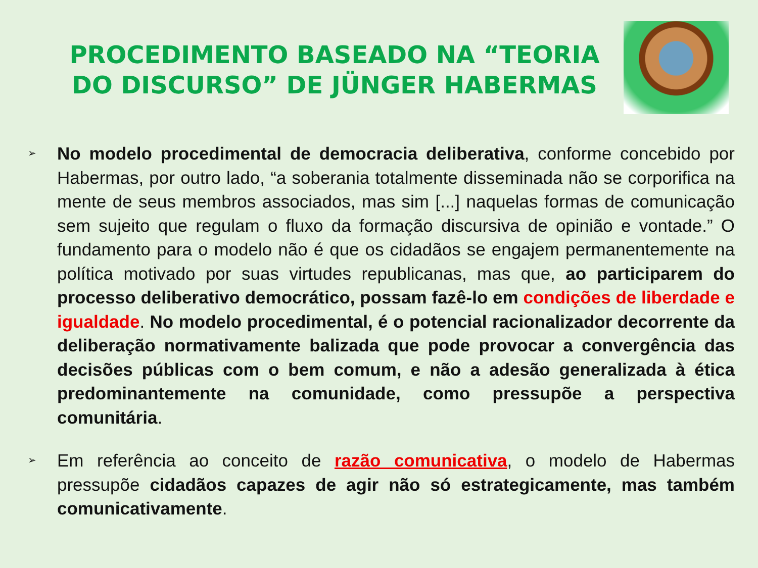PROCEDIMENTO BASEADO NA “TEORIA DO DISCURSO” DE JÜNGER HABERMAS
➢
No modelo procedimental de democracia deliberativa, conforme concebido por Habermas, por outro lado, “a soberania totalmente disseminada não se corporifica na mente de seus membros associados, mas sim [...] naquelas formas de comunicação sem sujeito que regulam o fluxo da formação discursiva de opinião e vontade.” O fundamento para o modelo não é que os cidadãos se engajem permanentemente na política motivado por suas virtudes republicanas, mas que, ao participarem do processo deliberativo democrático, possam fazê-lo em condições de liberdade e igualdade. No modelo procedimental, é o potencial racionalizador decorrente da deliberação normativamente balizada que pode provocar a convergência das decisões públicas com o bem comum, e não a adesão generalizada à ética predominantemente na comunidade, como pressupõe a perspectiva comunitária.
➢
Em referência ao conceito de razão comunicativa, o modelo de Habermas pressupõe cidadãos capazes de agir não só estrategicamente, mas também comunicativamente.